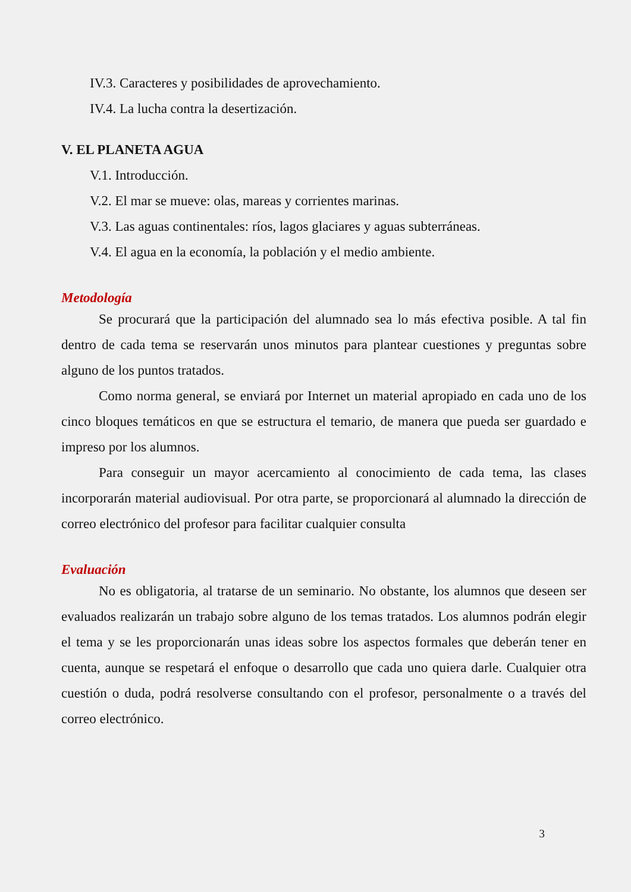IV.3. Caracteres y posibilidades de aprovechamiento.
IV.4. La lucha contra la desertización.
V. EL PLANETA AGUA
V.1. Introducción.
V.2. El mar se mueve: olas, mareas y corrientes marinas.
V.3. Las aguas continentales: ríos, lagos glaciares y aguas subterráneas.
V.4. El agua en la economía, la población y el medio ambiente.
Metodología
Se procurará que la participación del alumnado sea lo más efectiva posible. A tal fin dentro de cada tema se reservarán unos minutos para plantear cuestiones y preguntas sobre alguno de los puntos tratados.
Como norma general, se enviará por Internet un material apropiado en cada uno de los cinco bloques temáticos en que se estructura el temario, de manera que pueda ser guardado e impreso por los alumnos.
Para conseguir un mayor acercamiento al conocimiento de cada tema, las clases incorporarán material audiovisual. Por otra parte, se proporcionará al alumnado la dirección de correo electrónico del profesor para facilitar cualquier consulta
Evaluación
No es obligatoria, al tratarse de un seminario. No obstante, los alumnos que deseen ser evaluados realizarán un trabajo sobre alguno de los temas tratados. Los alumnos podrán elegir el tema y se les proporcionarán unas ideas sobre los aspectos formales que deberán tener en cuenta, aunque se respetará el enfoque o desarrollo que cada uno quiera darle. Cualquier otra cuestión o duda, podrá resolverse consultando con el profesor, personalmente o a través del correo electrónico.
3